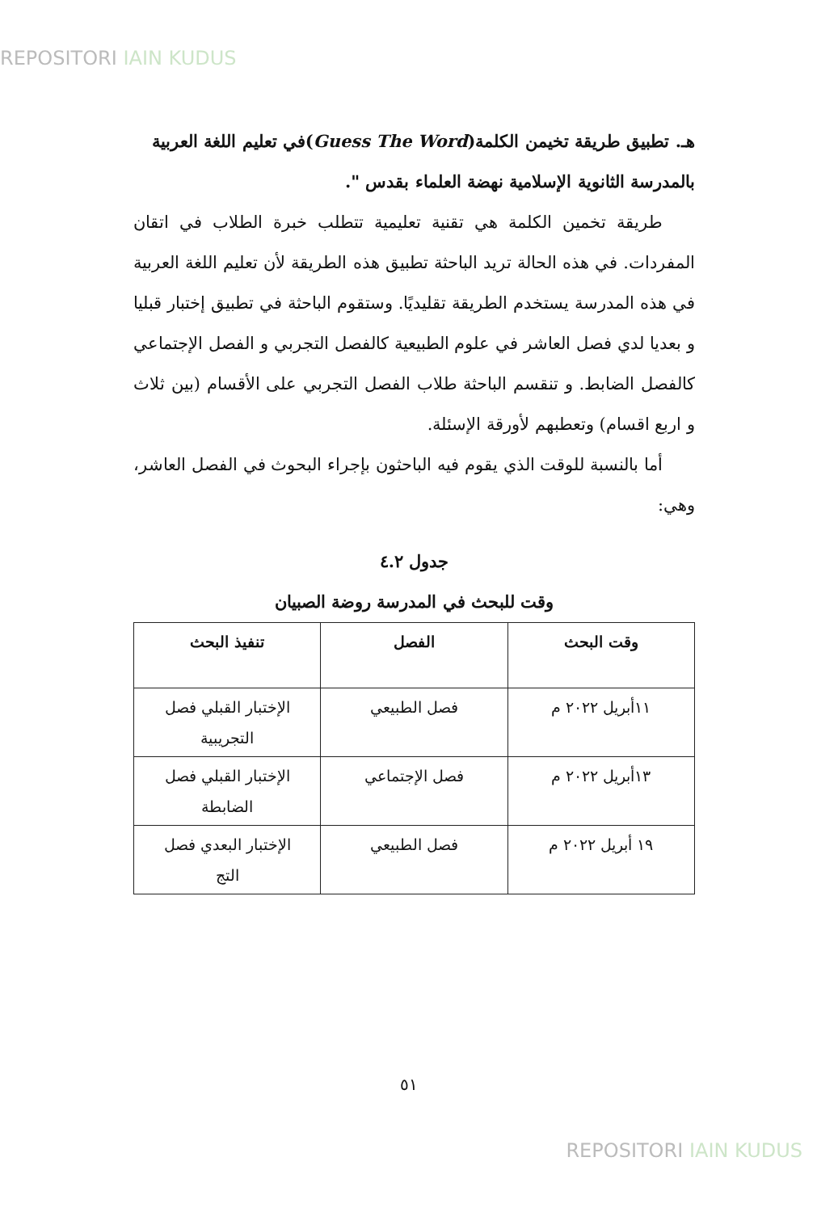REPOSITORI IAIN KUDUS
هـ. تطبيق طريقة تخيمن الكلمة(Guess The Word)في تعليم اللغة العربية بالمدرسة الثانوية الإسلامية نهضة العلماء بقدس ".
طريقة تخمين الكلمة هي تقنية تعليمية تتطلب خبرة الطلاب في اتقان المفردات. في هذه الحالة تريد الباحثة تطبيق هذه الطريقة لأن تعليم اللغة العربية في هذه المدرسة يستخدم الطريقة تقليديًا. وستقوم الباحثة في تطبيق إختبار قبليا و بعديا لدي فصل العاشر في علوم الطبيعية كالفصل التجربي و الفصل الإجتماعي كالفصل الضابط. و تنقسم الباحثة طلاب الفصل التجربي على الأقسام (بين ثلاث و اربع اقسام) وتعطبهم لأورقة الإسئلة.
أما بالنسبة للوقت الذي يقوم فيه الباحثون بإجراء البحوث في الفصل العاشر، وهي:
جدول ٤.٢
وقت للبحث في المدرسة روضة الصبيان
| وقت البحث | الفصل | تنفيذ البحث |
| --- | --- | --- |
| ١١أبريل ٢٠٢٢ م | فصل الطبيعي | الإختبار القبلي فصل التجريبية |
| ١٣أبريل ٢٠٢٢ م | فصل الإجتماعي | الإختبار القبلي فصل الضابطة |
| ١٩ أبريل ٢٠٢٢ م | فصل الطبيعي | الإختبار البعدي فصل التج |
٥١
REPOSITORI IAIN KUDUS